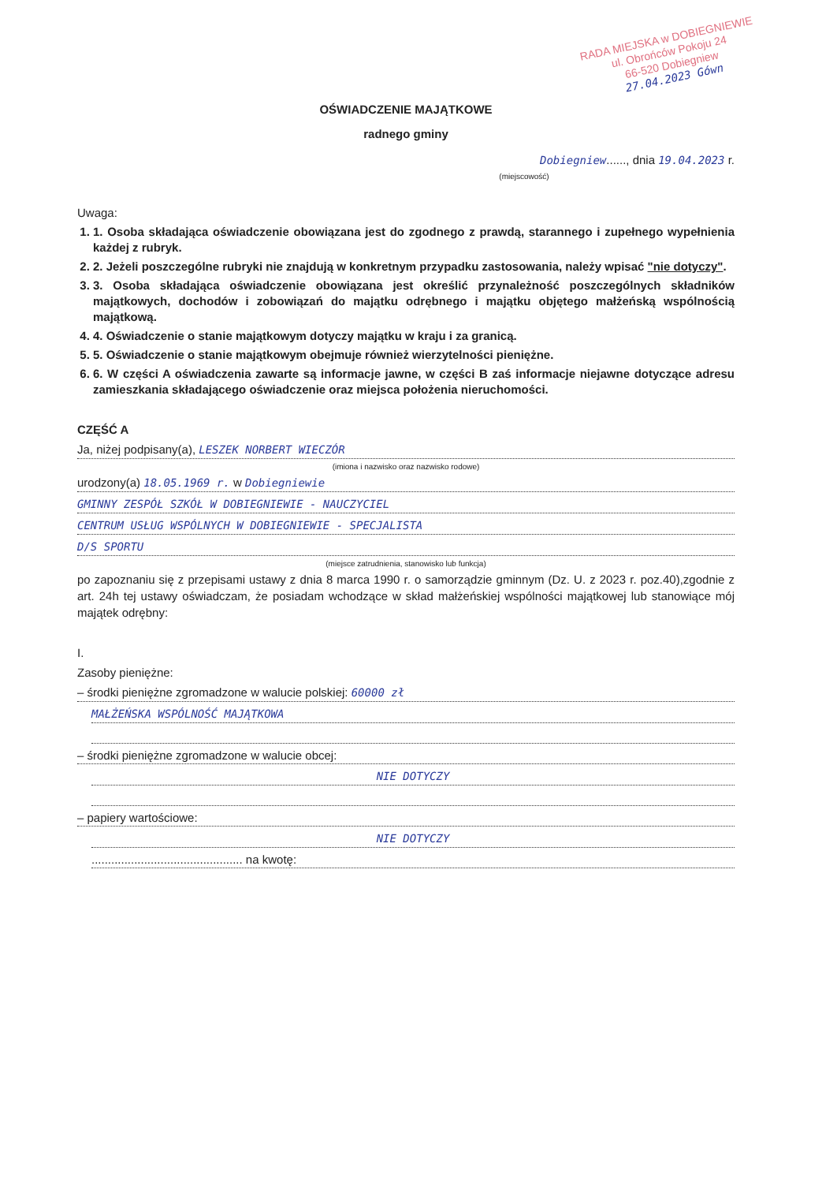RADA MIEJSKA w DOBIEGNIEWIE
ul. Obrońców Pokoju 24
66-520 Dobiegniew
27.04.2023 Gówn
OŚWIADCZENIE MAJĄTKOWE
radnego gminy
Dobiegniew......, dnia 19.04.2023 r.
(miejscowość)
Uwaga:
1. 1. Osoba składająca oświadczenie obowiązana jest do zgodnego z prawdą, starannego i zupełnego wypełnienia każdej z rubryk.
2. 2. Jeżeli poszczególne rubryki nie znajdują w konkretnym przypadku zastosowania, należy wpisać "nie dotyczy".
3. 3. Osoba składająca oświadczenie obowiązana jest określić przynależność poszczególnych składników majątkowych, dochodów i zobowiązań do majątku odrębnego i majątku objętego małżeńską wspólnością majątkową.
4. 4. Oświadczenie o stanie majątkowym dotyczy majątku w kraju i za granicą.
5. 5. Oświadczenie o stanie majątkowym obejmuje również wierzytelności pieniężne.
6. 6. W części A oświadczenia zawarte są informacje jawne, w części B zaś informacje niejawne dotyczące adresu zamieszkania składającego oświadczenie oraz miejsca położenia nieruchomości.
CZĘŚĆ A
Ja, niżej podpisany(a), LESZEK NORBERT WIECZÓR
(imiona i nazwisko oraz nazwisko rodowe)
urodzony(a) 18.05.1969 r. w Dobiegniewie
GMINNY ZESPÓŁ SZKÓŁ W DOBIEGNIEWIE - NAUCZYCIEL
CENTRUM USŁUG WSPÓLNYCH W DOBIEGNIEWIE - SPECJALISTA
D/S SPORTU
(miejsce zatrudnienia, stanowisko lub funkcja)
po zapoznaniu się z przepisami ustawy z dnia 8 marca 1990 r. o samorządzie gminnym (Dz. U. z 2023 r. poz.40),zgodnie z art. 24h tej ustawy oświadczam, że posiadam wchodzące w skład małżeńskiej wspólności majątkowej lub stanowiące mój majątek odrębny:
I.
Zasoby pieniężne:
– środki pieniężne zgromadzone w walucie polskiej: 60000 zł
MAŁŻEŃSKA WSPÓLNOŚĆ MAJĄTKOWA
– środki pieniężne zgromadzone w walucie obcej:
NIE DOTYCZY
– papiery wartościowe:
NIE DOTYCZY
.............................................. na kwotę: